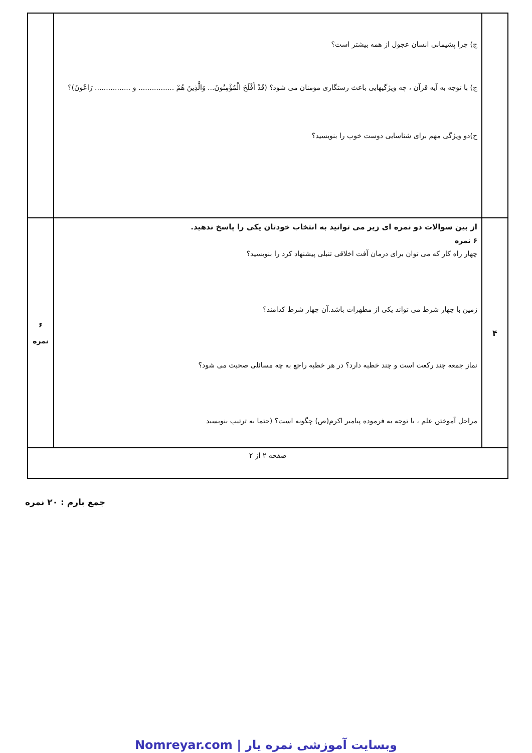| | ج) چرا پشیمانی انسان عجول از همه بیشتر است؟ چ) با توجه به آیه قرآن ، چه ویژگیهایی باعث رستگاری مومنان می شود؟ (قَدْ أَفْلَحَ الْمُؤْمِنُونَ... وَالَّذِينَ هُمْ ................ و ................ رَاعُونَ)؟ ح)دو ویژگی مهم برای شناسایی دوست خوب را بنویسید؟ | |
| ۴ | از بین سوالات دو نمره ای زیر می توانید به انتخاب خودتان یکی را پاسخ ندهید. ۶ نمره چهار راه کار که می توان برای درمان آفت اخلاقی تنبلی پیشنهاد کرد را بنویسید؟ زمین با چهار شرط می تواند یکی از مطهرات باشد.آن چهار شرط کدامند؟ نماز جمعه چند رکعت است و چند خطبه دارد؟ در هر خطبه راجع به چه مسائلی صحبت می شود؟ مراحل آموختن علم ، با توجه به فرموده پیامبر اکرم(ص) چگونه است؟ (حتما به ترتیب بنویسید | ۶ نمره |
| صفحه ۲ از ۲ | | |
جمع بارم : ۲۰ نمره
Nomreyar.com | وبسایت آموزشی نمره یار